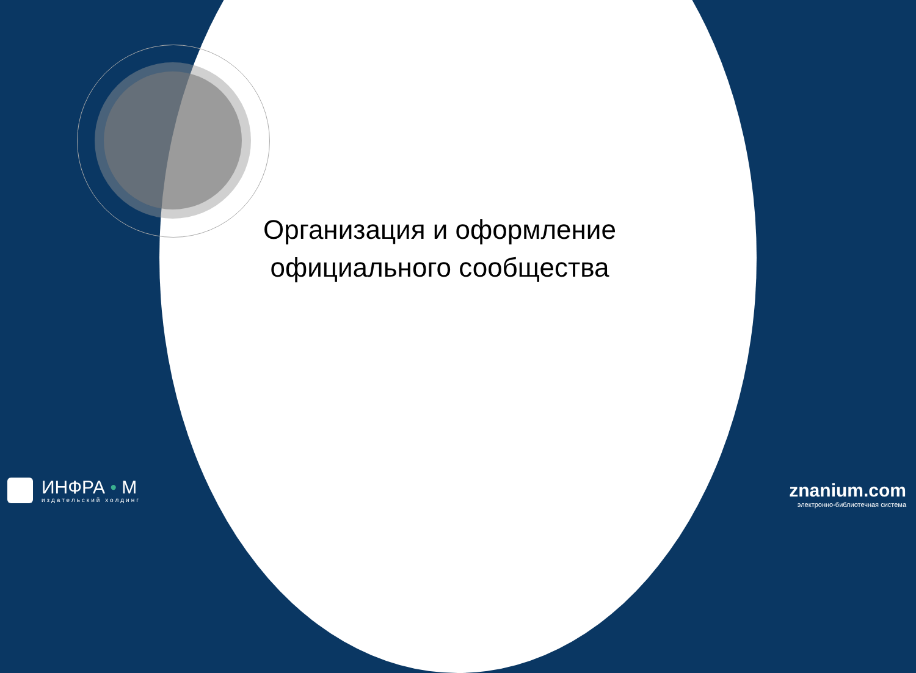Организация и оформление
официального сообщества
ИНФРА • М
издательский холдинг
znanium.com
электронно-библиотечная система